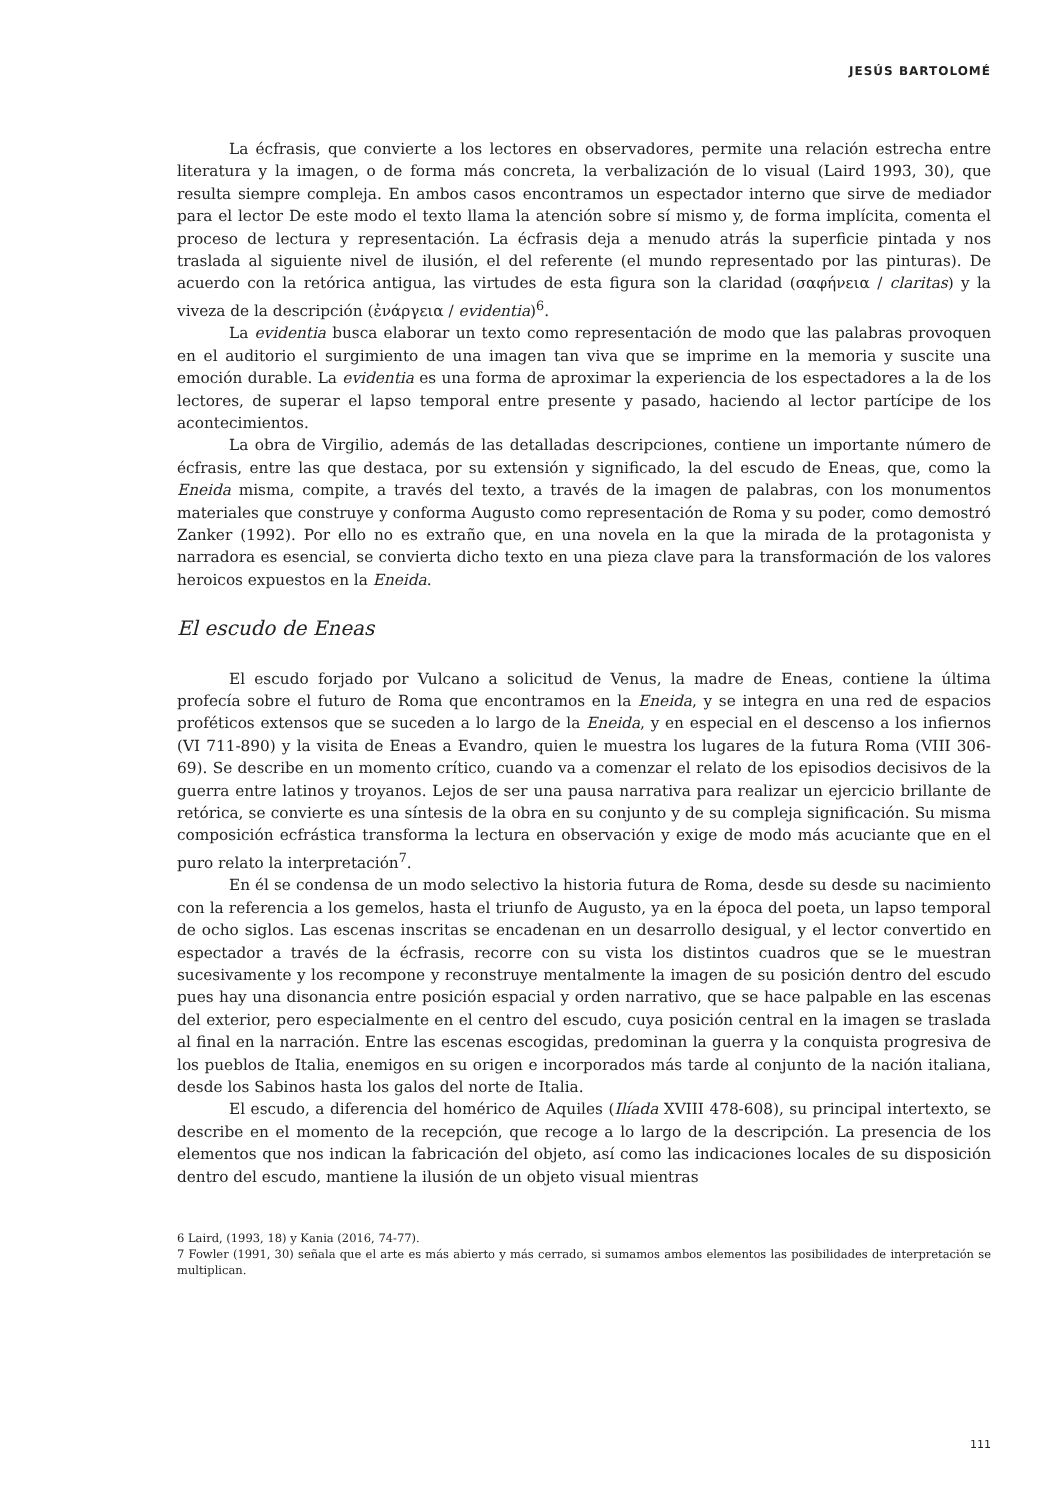JESÚS BARTOLOMÉ
La écfrasis, que convierte a los lectores en observadores, permite una relación estrecha entre literatura y la imagen, o de forma más concreta, la verbalización de lo visual (Laird 1993, 30), que resulta siempre compleja. En ambos casos encontramos un espectador interno que sirve de mediador para el lector De este modo el texto llama la atención sobre sí mismo y, de forma implícita, comenta el proceso de lectura y representación. La écfrasis deja a menudo atrás la superficie pintada y nos traslada al siguiente nivel de ilusión, el del referente (el mundo representado por las pinturas). De acuerdo con la retórica antigua, las virtudes de esta figura son la claridad (σαφήνεια / claritas) y la viveza de la descripción (ἐνάργεια / evidentia)<sup>6</sup>.
La evidentia busca elaborar un texto como representación de modo que las palabras provoquen en el auditorio el surgimiento de una imagen tan viva que se imprime en la memoria y suscite una emoción durable. La evidentia es una forma de aproximar la experiencia de los espectadores a la de los lectores, de superar el lapso temporal entre presente y pasado, haciendo al lector partícipe de los acontecimientos.
La obra de Virgilio, además de las detalladas descripciones, contiene un importante número de écfrasis, entre las que destaca, por su extensión y significado, la del escudo de Eneas, que, como la Eneida misma, compite, a través del texto, a través de la imagen de palabras, con los monumentos materiales que construye y conforma Augusto como representación de Roma y su poder, como demostró Zanker (1992). Por ello no es extraño que, en una novela en la que la mirada de la protagonista y narradora es esencial, se convierta dicho texto en una pieza clave para la transformación de los valores heroicos expuestos en la Eneida.
El escudo de Eneas
El escudo forjado por Vulcano a solicitud de Venus, la madre de Eneas, contiene la última profecía sobre el futuro de Roma que encontramos en la Eneida, y se integra en una red de espacios proféticos extensos que se suceden a lo largo de la Eneida, y en especial en el descenso a los infiernos (VI 711-890) y la visita de Eneas a Evandro, quien le muestra los lugares de la futura Roma (VIII 306-69). Se describe en un momento crítico, cuando va a comenzar el relato de los episodios decisivos de la guerra entre latinos y troyanos. Lejos de ser una pausa narrativa para realizar un ejercicio brillante de retórica, se convierte es una síntesis de la obra en su conjunto y de su compleja significación. Su misma composición ecfrástica transforma la lectura en observación y exige de modo más acuciante que en el puro relato la interpretación<sup>7</sup>.
En él se condensa de un modo selectivo la historia futura de Roma, desde su desde su nacimiento con la referencia a los gemelos, hasta el triunfo de Augusto, ya en la época del poeta, un lapso temporal de ocho siglos. Las escenas inscritas se encadenan en un desarrollo desigual, y el lector convertido en espectador a través de la écfrasis, recorre con su vista los distintos cuadros que se le muestran sucesivamente y los recompone y reconstruye mentalmente la imagen de su posición dentro del escudo pues hay una disonancia entre posición espacial y orden narrativo, que se hace palpable en las escenas del exterior, pero especialmente en el centro del escudo, cuya posición central en la imagen se traslada al final en la narración. Entre las escenas escogidas, predominan la guerra y la conquista progresiva de los pueblos de Italia, enemigos en su origen e incorporados más tarde al conjunto de la nación italiana, desde los Sabinos hasta los galos del norte de Italia.
El escudo, a diferencia del homérico de Aquiles (Ilíada XVIII 478-608), su principal intertexto, se describe en el momento de la recepción, que recoge a lo largo de la descripción. La presencia de los elementos que nos indican la fabricación del objeto, así como las indicaciones locales de su disposición dentro del escudo, mantiene la ilusión de un objeto visual mientras
6 Laird, (1993, 18) y Kania (2016, 74-77).
7 Fowler (1991, 30) señala que el arte es más abierto y más cerrado, si sumamos ambos elementos las posibilidades de interpretación se multiplican.
111